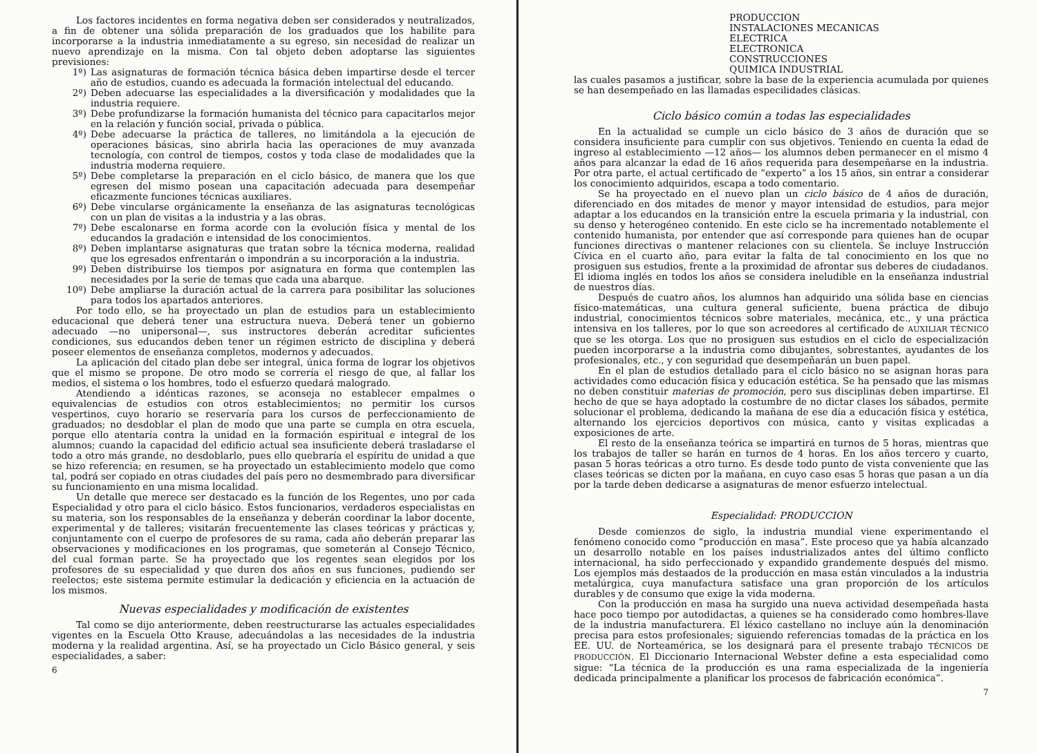Los factores incidentes en forma negativa deben ser considerados y neutralizados, a fin de obtener una sólida preparación de los graduados que los habilite para incorporarse a la industria inmediatamente a su egreso, sin necesidad de realizar un nuevo aprendizaje en la misma. Con tal objeto deben adoptarse las siguientes previsiones:
1º) Las asignaturas de formación técnica básica deben impartirse desde el tercer año de estudios, cuando es adecuada la formación intelectual del educando.
2º) Deben adecuarse las especialidades a la diversificación y modalidades que la industria requiere.
3º) Debe profundizarse la formación humanista del técnico para capacitarlos mejor en la relación y función social, privada o pública.
4º) Debe adecuarse la práctica de talleres, no limitándola a la ejecución de operaciones básicas, sino abrirla hacia las operaciones de muy avanzada tecnología, con control de tiempos, costos y toda clase de modalidades que la industria moderna requiere.
5º) Debe completarse la preparación en el ciclo básico, de manera que los que egresen del mismo posean una capacitación adecuada para desempeñar eficazmente funciones técnicas auxiliares.
6º) Debe vincularse orgánicamente la enseñanza de las asignaturas tecnológicas con un plan de visitas a la industria y a las obras.
7º) Debe escalonarse en forma acorde con la evolución física y mental de los educandos la gradación e intensidad de los conocimientos.
8º) Deben implantarse asignaturas que tratan sobre la técnica moderna, realidad que los egresados enfrentarán o impondrán a su incorporación a la industria.
9º) Deben distribuirse los tiempos por asignatura en forma que contemplen las necesidades por la serie de temas que cada una abarque.
10º) Debe ampliarse la duración actual de la carrera para posibilitar las soluciones para todos los apartados anteriores.
Por todo ello, se ha proyectado un plan de estudios para un establecimiento educacional que deberá tener una estructura nueva. Deberá tener un gobierno adecuado —no unipersonal—, sus instructores deberán acreditar suficientes condiciones, sus educandos deben tener un régimen estricto de disciplina y deberá poseer elementos de enseñanza completos, modernos y adecuados.
La aplicación del citado plan debe ser integral, única forma de lograr los objetivos que el mismo se propone. De otro modo se correría el riesgo de que, al fallar los medios, el sistema o los hombres, todo el esfuerzo quedará malogrado.
Atendiendo a idénticas razones, se aconseja no establecer empalmes o equivalencias de estudios con otros establecimientos; no permitir los cursos vespertinos, cuyo horario se reservaría para los cursos de perfeccionamiento de graduados; no desdoblar el plan de modo que una parte se cumpla en otra escuela, porque ello atentaría contra la unidad en la formación espiritual e integral de los alumnos; cuando la capacidad del edificio actual sea insuficiente deberá trasladarse el todo a otro más grande, no desdoblarlo, pues ello quebraría el espíritu de unidad a que se hizo referencia; en resumen, se ha proyectado un establecimiento modelo que como tal, podrá ser copiado en otras ciudades del país pero no desmembrado para diversificar su funcionamiento en una misma localidad.
Un detalle que merece ser destacado es la función de los Regentes, uno por cada Especialidad y otro para el ciclo básico. Estos funcionarios, verdaderos especialistas en su materia, son los responsables de la enseñanza y deberán coordinar la labor docente, experimental y de talleres; visitarán frecuentemente las clases teóricas y prácticas y, conjuntamente con el cuerpo de profesores de su rama, cada año deberán preparar las observaciones y modificaciones en los programas, que someterán al Consejo Técnico, del cual forman parte. Se ha proyectado que los regentes sean elegidos por los profesores de su especialidad y que duren dos años en sus funciones, pudiendo ser reelectos; este sistema permite estimular la dedicación y eficiencia en la actuación de los mismos.
Nuevas especialidades y modificación de existentes
Tal como se dijo anteriormente, deben reestructurarse las actuales especialidades vigentes en la Escuela Otto Krause, adecuándolas a las necesidades de la industria moderna y la realidad argentina. Así, se ha proyectado un Ciclo Básico general, y seis especialidades, a saber:
6
PRODUCCION
INSTALACIONES MECANICAS
ELECTRICA
ELECTRONICA
CONSTRUCCIONES
QUIMICA INDUSTRIAL
las cuales pasamos a justificar, sobre la base de la experiencia acumulada por quienes se han desempeñado en las llamadas especilidades clásicas.
Ciclo básico común a todas las especialidades
En la actualidad se cumple un ciclo básico de 3 años de duración que se considera insuficiente para cumplir con sus objetivos. Teniendo en cuenta la edad de ingreso al establecimiento —12 años— los alumnos deben permanecer en el mismo 4 años para alcanzar la edad de 16 años requerida para desempeñarse en la industria. Por otra parte, el actual certificado de “experto” a los 15 años, sin entrar a considerar los conocimiento adquiridos, escapa a todo comentario.
Se ha proyectado en el nuevo plan un ciclo básico de 4 años de duración, diferenciado en dos mitades de menor y mayor intensidad de estudios, para mejor adaptar a los educandos en la transición entre la escuela primaria y la industrial, con su denso y heterogéneo contenido. En este ciclo se ha incrementado notablemente el contenido humanista, por entender que así corresponde para quienes han de ocupar funciones directivas o mantener relaciones con su clientela. Se incluye Instrucción Cívica en el cuarto año, para evitar la falta de tal conocimiento en los que no prosiguen sus estudios, frente a la proximidad de afrontar sus deberes de ciudadanos. El idioma inglés en todos los años se considera ineludible en la enseñanza industrial de nuestros días.
Después de cuatro años, los alumnos han adquirido una sólida base en ciencias físico-matemáticas, una cultura general suficiente, buena práctica de dibujo industrial, conocimientos técnicos sobre materiales, mecánica, etc., y una práctica intensiva en los talleres, por lo que son acreedores al certificado de AUXILIAR TÉCNICO que se les otorga. Los que no prosiguen sus estudios en el ciclo de especialización pueden incorporarse a la industria como dibujantes, sobrestantes, ayudantes de los profesionales, etc., y con seguridad que desempeñarán un buen papel.
En el plan de estudios detallado para el ciclo básico no se asignan horas para actividades como educación física y educación estética. Se ha pensado que las mismas no deben constituir materias de promoción, pero sus disciplinas deben impartirse. El hecho de que se haya adoptado la costumbre de no dictar clases los sábados, permite solucionar el problema, dedicando la mañana de ese día a educación física y estética, alternando los ejercicios deportivos con música, canto y visitas explicadas a exposiciones de arte.
El resto de la enseñanza teórica se impartirá en turnos de 5 horas, mientras que los trabajos de taller se harán en turnos de 4 horas. En los años tercero y cuarto, pasan 5 horas teóricas a otro turno. Es desde todo punto de vista conveniente que las clases teóricas se dicten por la mañana, en cuyo caso esas 5 horas que pasan a un día por la tarde deben dedicarse a asignaturas de menor esfuerzo intelectual.
Especialidad: PRODUCCION
Desde comienzos de siglo, la industria mundial viene experimentando el fenómeno conocido como “producción en masa”. Este proceso que ya había alcanzado un desarrollo notable en los países industrializados antes del último conflicto internacional, ha sido perfeccionado y expandido grandemente después del mismo. Los ejemplos más destaados de la producción en masa están vinculados a la industria metalúrgica, cuya manufactura satisface una gran proporción de los artículos durables y de consumo que exige la vida moderna.
Con la producción en masa ha surgido una nueva actividad desempeñada hasta hace poco tiempo por autodidactas, a quienes se ha considerado como hombres-llave de la industria manufacturera. El léxico castellano no incluye aún la denominación precisa para estos profesionales; siguiendo referencias tomadas de la práctica en los EE. UU. de Norteamérica, se los designará para el presente trabajo TÉCNICOS DE PRODUCCIÓN. El Diccionario Internacional Webster define a esta especialidad como sigue: “La técnica de la producción es una rama especializada de la ingeniería dedicada principalmente a planificar los procesos de fabricación económica”.
7